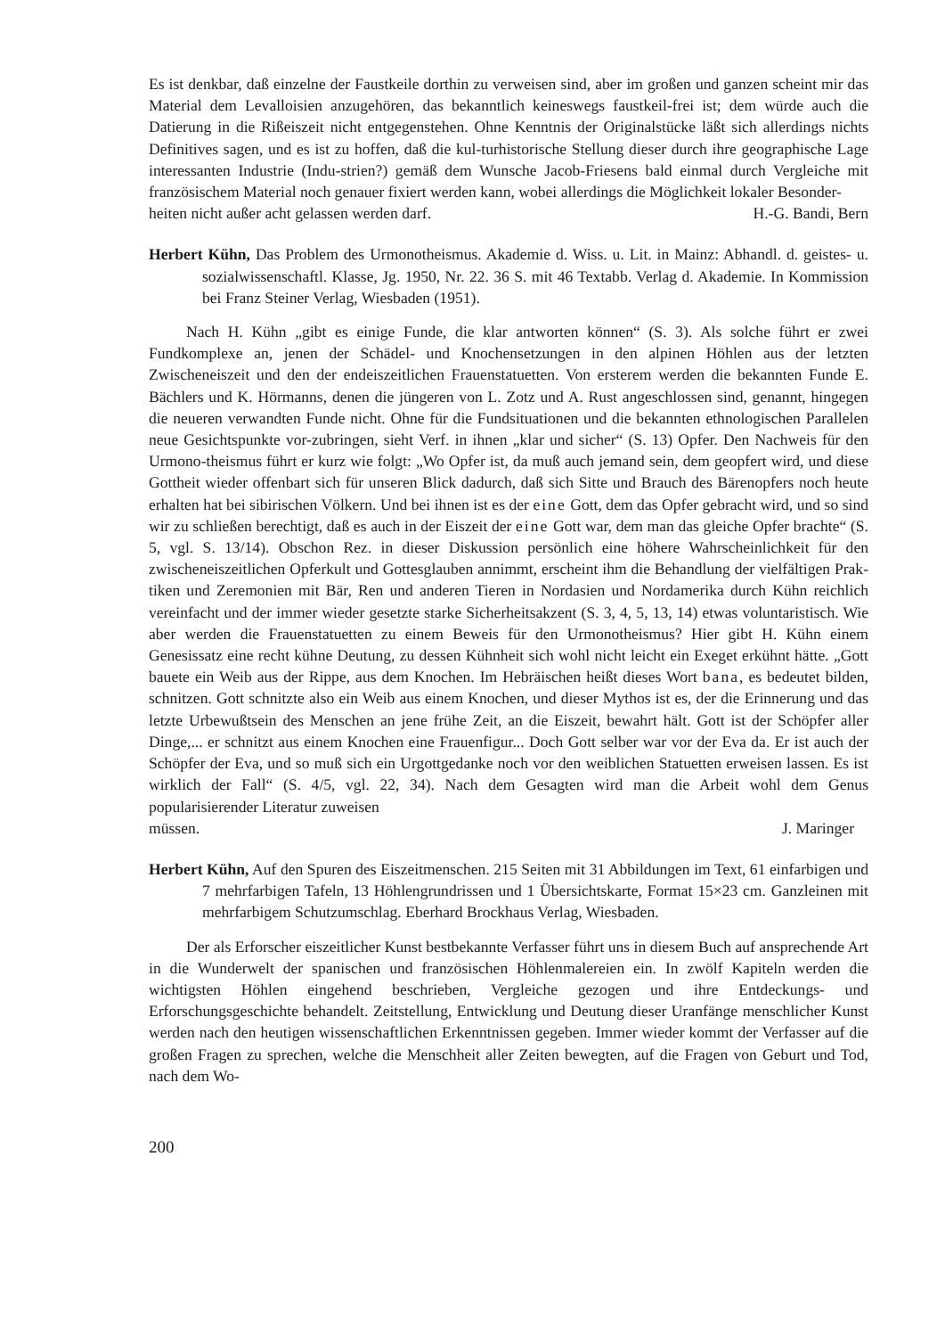Es ist denkbar, daß einzelne der Faustkeile dorthin zu verweisen sind, aber im großen und ganzen scheint mir das Material dem Levalloisien anzugehören, das bekanntlich keineswegs faustkeil-frei ist; dem würde auch die Datierung in die Rißeiszeit nicht entgegenstehen. Ohne Kenntnis der Originalstücke läßt sich allerdings nichts Definitives sagen, und es ist zu hoffen, daß die kul-turhistorische Stellung dieser durch ihre geographische Lage interessanten Industrie (Indu-strien?) gemäß dem Wunsche Jacob-Friesens bald einmal durch Vergleiche mit französischem Material noch genauer fixiert werden kann, wobei allerdings die Möglichkeit lokaler Besonder-
heiten nicht außer acht gelassen werden darf. H.-G. Bandi, Bern
Herbert Kühn, Das Problem des Urmonotheismus. Akademie d. Wiss. u. Lit. in Mainz: Abhandl. d. geistes- u. sozialwissenschaftl. Klasse, Jg. 1950, Nr. 22. 36 S. mit 46 Textabb. Verlag d. Akademie. In Kommission bei Franz Steiner Verlag, Wiesbaden (1951).
Nach H. Kühn „gibt es einige Funde, die klar antworten können“ (S. 3). Als solche führt er zwei Fundkomplexe an, jenen der Schädel- und Knochensetzungen in den alpinen Höhlen aus der letzten Zwischeneiszeit und den der endeiszeitlichen Frauenstatuetten. Von ersterem werden die bekannten Funde E. Bächlers und K. Hörmanns, denen die jüngeren von L. Zotz und A. Rust angeschlossen sind, genannt, hingegen die neueren verwandten Funde nicht. Ohne für die Fundsituationen und die bekannten ethnologischen Parallelen neue Gesichtspunkte vor-zubringen, sieht Verf. in ihnen „klar und sicher“ (S. 13) Opfer. Den Nachweis für den Urmono-theismus führt er kurz wie folgt: „Wo Opfer ist, da muß auch jemand sein, dem geopfert wird, und diese Gottheit wieder offenbart sich für unseren Blick dadurch, daß sich Sitte und Brauch des Bärenopfers noch heute erhalten hat bei sibirischen Völkern. Und bei ihnen ist es der eine Gott, dem das Opfer gebracht wird, und so sind wir zu schließen berechtigt, daß es auch in der Eiszeit der eine Gott war, dem man das gleiche Opfer brachte“ (S. 5, vgl. S. 13/14). Obschon Rez. in dieser Diskussion persönlich eine höhere Wahrscheinlichkeit für den zwischeneiszeitlichen Opferkult und Gottesglauben annimmt, erscheint ihm die Behandlung der vielfältigen Prak-tiken und Zeremonien mit Bär, Ren und anderen Tieren in Nordasien und Nordamerika durch Kühn reichlich vereinfacht und der immer wieder gesetzte starke Sicherheitsakzent (S. 3, 4, 5, 13, 14) etwas voluntaristisch. Wie aber werden die Frauenstatuetten zu einem Beweis für den Urmonotheismus? Hier gibt H. Kühn einem Genesissatz eine recht kühne Deutung, zu dessen Kühnheit sich wohl nicht leicht ein Exeget erkühnt hätte. „Gott bauete ein Weib aus der Rippe, aus dem Knochen. Im Hebräischen heißt dieses Wort bana, es bedeutet bilden, schnitzen. Gott schnitzte also ein Weib aus einem Knochen, und dieser Mythos ist es, der die Erinnerung und das letzte Urbewußtsein des Menschen an jene frühe Zeit, an die Eiszeit, bewahrt hält. Gott ist der Schöpfer aller Dinge,... er schnitzt aus einem Knochen eine Frauenfigur... Doch Gott selber war vor der Eva da. Er ist auch der Schöpfer der Eva, und so muß sich ein Urgottgedanke noch vor den weiblichen Statuetten erweisen lassen. Es ist wirklich der Fall“ (S. 4/5, vgl. 22, 34). Nach dem Gesagten wird man die Arbeit wohl dem Genus popularisierender Literatur zuweisen
müssen. J. Maringer
Herbert Kühn, Auf den Spuren des Eiszeitmenschen. 215 Seiten mit 31 Abbildungen im Text, 61 einfarbigen und 7 mehrfarbigen Tafeln, 13 Höhlengrundrissen und 1 Übersichtskarte, Format 15×23 cm. Ganzleinen mit mehrfarbigem Schutzumschlag. Eberhard Brockhaus Verlag, Wiesbaden.
Der als Erforscher eiszeitlicher Kunst bestbekannte Verfasser führt uns in diesem Buch auf ansprechende Art in die Wunderwelt der spanischen und französischen Höhlenmalereien ein. In zwölf Kapiteln werden die wichtigsten Höhlen eingehend beschrieben, Vergleiche gezogen und ihre Entdeckungs- und Erforschungsgeschichte behandelt. Zeitstellung, Entwicklung und Deutung dieser Uranfänge menschlicher Kunst werden nach den heutigen wissenschaftlichen Erkenntnissen gegeben. Immer wieder kommt der Verfasser auf die großen Fragen zu sprechen, welche die Menschheit aller Zeiten bewegten, auf die Fragen von Geburt und Tod, nach dem Wo-
200